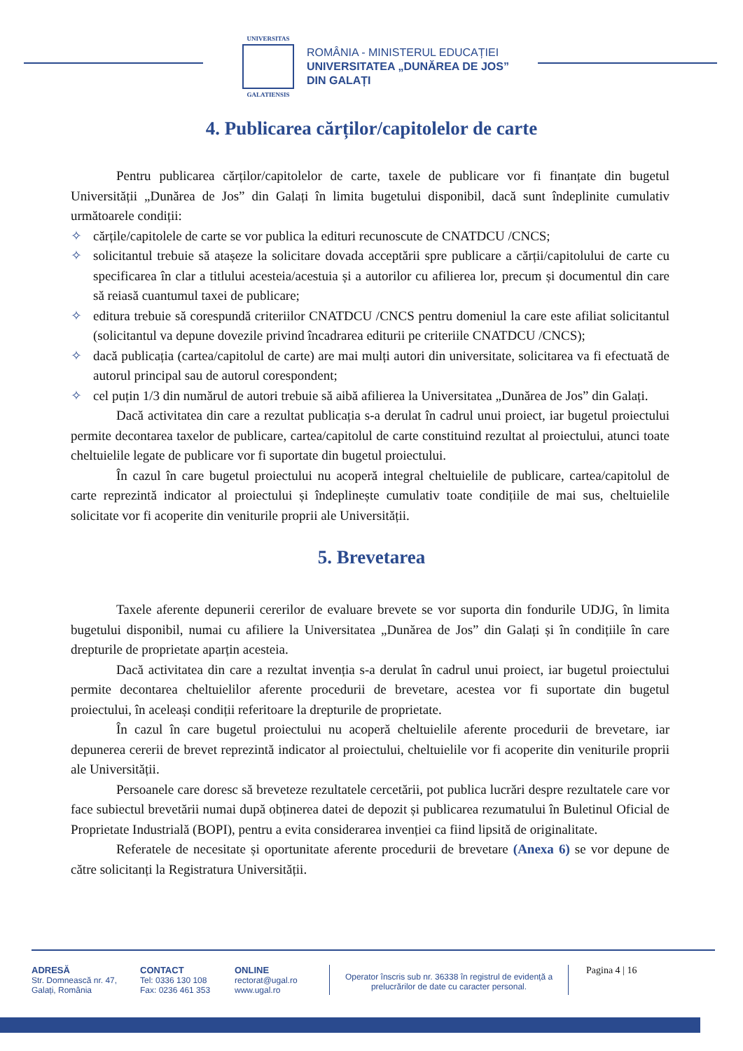UNIVERSITAS
GALATIENSIS
ROMÂNIA - MINISTERUL EDUCAȚIEI
UNIVERSITATEA „DUNĂREA DE JOS”
DIN GALAȚI
4. Publicarea cărților/capitolelor de carte
Pentru publicarea cărților/capitolelor de carte, taxele de publicare vor fi finanțate din bugetul Universității „Dunărea de Jos” din Galați în limita bugetului disponibil, dacă sunt îndeplinite cumulativ următoarele condiții:
✧ cărțile/capitolele de carte se vor publica la edituri recunoscute de CNATDCU /CNCS;
✧ solicitantul trebuie să atașeze la solicitare dovada acceptării spre publicare a cărții/capitolului de carte cu specificarea în clar a titlului acesteia/acestuia și a autorilor cu afilierea lor, precum și documentul din care să reiasă cuantumul taxei de publicare;
✧ editura trebuie să corespundă criteriilor CNATDCU /CNCS pentru domeniul la care este afiliat solicitantul (solicitantul va depune dovezile privind încadrarea editurii pe criteriile CNATDCU /CNCS);
✧ dacă publicația (cartea/capitolul de carte) are mai mulți autori din universitate, solicitarea va fi efectuată de autorul principal sau de autorul corespondent;
✧ cel puțin 1/3 din numărul de autori trebuie să aibă afilierea la Universitatea „Dunărea de Jos” din Galați.
Dacă activitatea din care a rezultat publicația s-a derulat în cadrul unui proiect, iar bugetul proiectului permite decontarea taxelor de publicare, cartea/capitolul de carte constituind rezultat al proiectului, atunci toate cheltuielile legate de publicare vor fi suportate din bugetul proiectului.
În cazul în care bugetul proiectului nu acoperă integral cheltuielile de publicare, cartea/capitolul de carte reprezintă indicator al proiectului și îndeplinește cumulativ toate condițiile de mai sus, cheltuielile solicitate vor fi acoperite din veniturile proprii ale Universității.
5. Brevetarea
Taxele aferente depunerii cererilor de evaluare brevete se vor suporta din fondurile UDJG, în limita bugetului disponibil, numai cu afiliere la Universitatea „Dunărea de Jos” din Galați și în condițiile în care drepturile de proprietate aparțin acesteia.
Dacă activitatea din care a rezultat invenția s-a derulat în cadrul unui proiect, iar bugetul proiectului permite decontarea cheltuielilor aferente procedurii de brevetare, acestea vor fi suportate din bugetul proiectului, în aceleași condiții referitoare la drepturile de proprietate.
În cazul în care bugetul proiectului nu acoperă cheltuielile aferente procedurii de brevetare, iar depunerea cererii de brevet reprezintă indicator al proiectului, cheltuielile vor fi acoperite din veniturile proprii ale Universității.
Persoanele care doresc să breveteze rezultatele cercetării, pot publica lucrări despre rezultatele care vor face subiectul brevetării numai după obținerea datei de depozit și publicarea rezumatului în Buletinul Oficial de Proprietate Industrială (BOPI), pentru a evita considerarea invenției ca fiind lipsită de originalitate.
Referatele de necesitate și oportunitate aferente procedurii de brevetare (Anexa 6) se vor depune de către solicitanți la Registratura Universității.
ADRESĂ
Str. Domnească nr. 47,
Galați, România
CONTACT
Tel: 0336 130 108
Fax: 0236 461 353
ONLINE
rectorat@ugal.ro
www.ugal.ro
Operator înscris sub nr. 36338 în registrul de evidență a prelucrărilor de date cu caracter personal.
Pagina 4 | 16